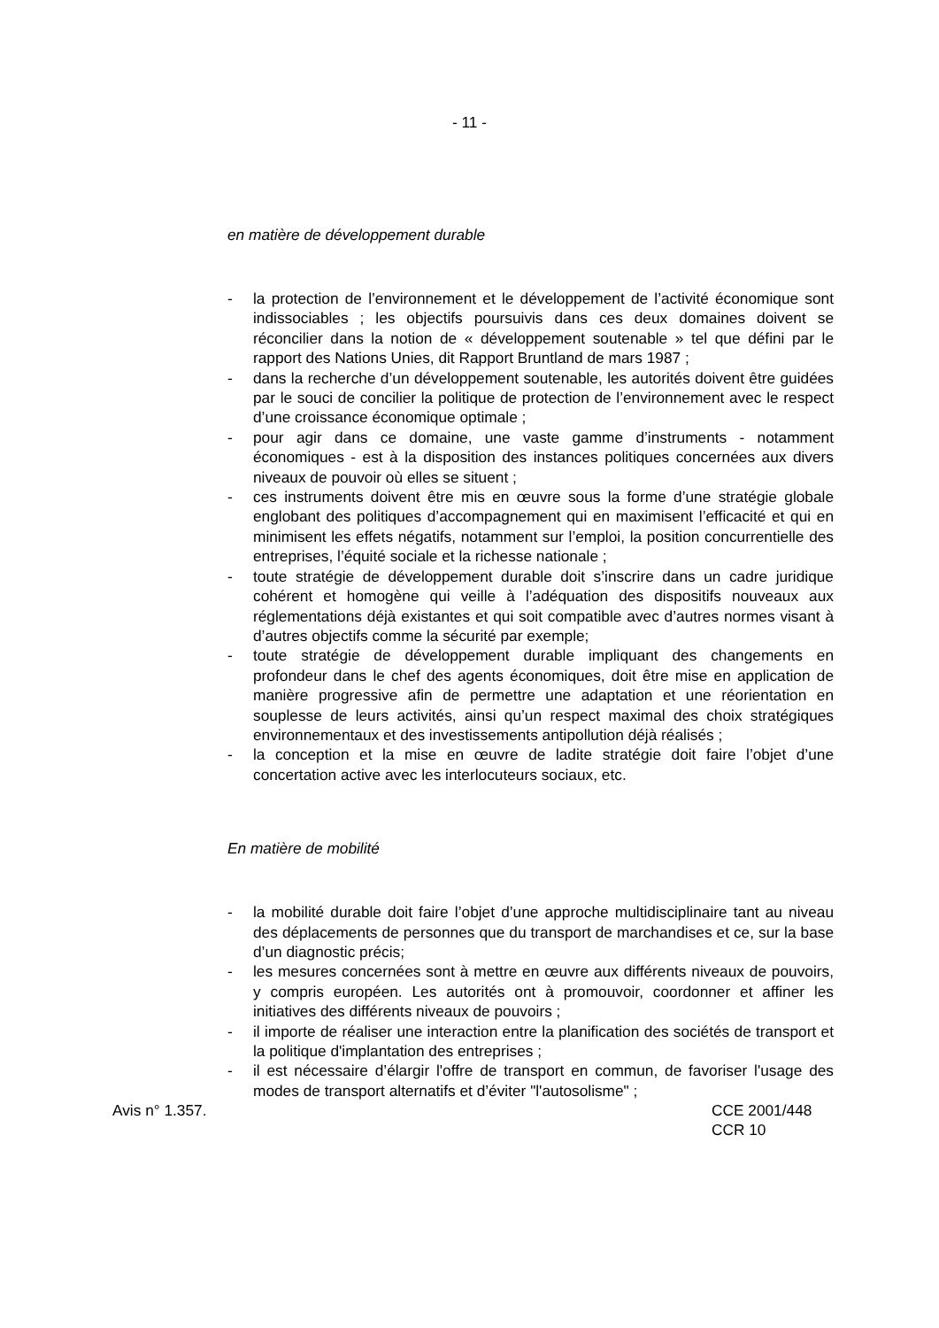- 11 -
en matière de développement durable
- la protection de l’environnement et le développement de l’activité économique sont indissociables ; les objectifs poursuivis dans ces deux domaines doivent se réconcilier dans la notion de « développement soutenable » tel que défini par le rapport des Nations Unies, dit Rapport Bruntland de mars 1987 ;
- dans la recherche d’un développement soutenable, les autorités doivent être guidées par le souci de concilier la politique de protection de l’environnement avec le respect d’une croissance économique optimale ;
- pour agir dans ce domaine, une vaste gamme d’instruments - notamment économiques - est à la disposition des instances politiques concernées aux divers niveaux de pouvoir où elles se situent ;
- ces instruments doivent être mis en œuvre sous la forme d’une stratégie globale englobant des politiques d’accompagnement qui en maximisent l’efficacité et qui en minimisent les effets négatifs, notamment sur l’emploi, la position concurrentielle des entreprises, l’équité sociale et la richesse nationale ;
- toute stratégie de développement durable doit s’inscrire dans un cadre juridique cohérent et homogène qui veille à l’adéquation des dispositifs nouveaux aux réglementations déjà existantes et qui soit compatible avec d’autres normes visant à d’autres objectifs comme la sécurité par exemple;
- toute stratégie de développement durable impliquant des changements en profondeur dans le chef des agents économiques, doit être mise en application de manière progressive afin de permettre une adaptation et une réorientation en souplesse de leurs activités, ainsi qu’un respect maximal des choix stratégiques environnementaux et des investissements antipollution déjà réalisés ;
- la conception et la mise en œuvre de ladite stratégie doit faire l’objet d’une concertation active avec les interlocuteurs sociaux, etc.
En matière de mobilité
- la mobilité durable doit faire l’objet d’une approche multidisciplinaire tant au niveau des déplacements de personnes que du transport de marchandises et ce, sur la base d’un diagnostic précis;
- les mesures concernées sont à mettre en œuvre aux différents niveaux de pouvoirs, y compris européen. Les autorités ont à promouvoir, coordonner et affiner les initiatives des différents niveaux de pouvoirs ;
- il importe de réaliser une interaction entre la planification des sociétés de transport et la politique d'implantation des entreprises ;
- il est nécessaire d’élargir l'offre de transport en commun, de favoriser l'usage des modes de transport alternatifs et d’éviter "l'autosolisme" ;
Avis n° 1.357. CCE 2001/448
CCR 10